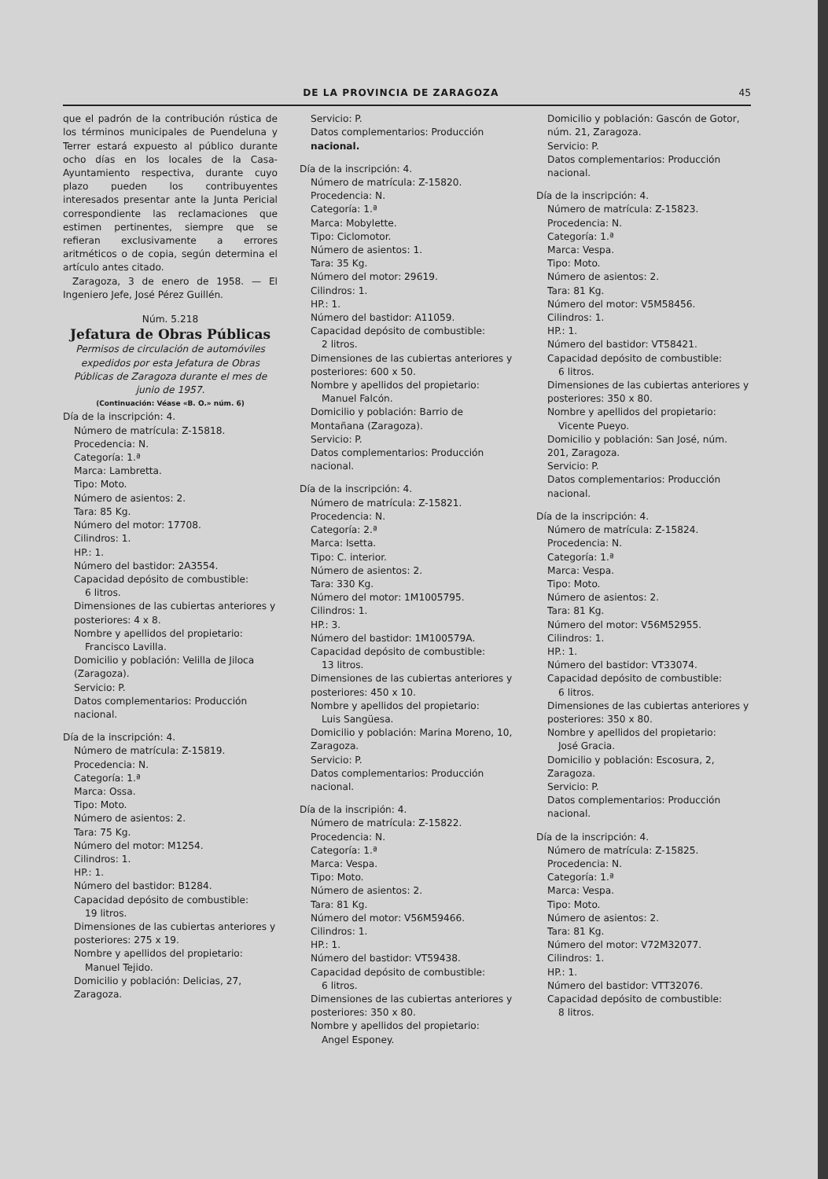DE LA PROVINCIA DE ZARAGOZA 45
que el padrón de la contribución rústica de los términos municipales de Puendeluna y Terrer estará expuesto al público durante ocho días en los locales de la Casa-Ayuntamiento respectiva, durante cuyo plazo pueden los contribuyentes interesados presentar ante la Junta Pericial correspondiente las reclamaciones que estimen pertinentes, siempre que se refieran exclusivamente a errores aritméticos o de copia, según determina el artículo antes citado.
Zaragoza, 3 de enero de 1958. — El Ingeniero Jefe, José Pérez Guillén.
Núm. 5.218
Jefatura de Obras Públicas
Permisos de circulación de automóviles expedidos por esta Jefatura de Obras Públicas de Zaragoza durante el mes de junio de 1957.
(Continuación: Véase «B. O.» núm. 6)
Día de la inscripción: 4.
Número de matrícula: Z-15818.
Procedencia: N.
Categoría: 1.ª
Marca: Lambretta.
Tipo: Moto.
Número de asientos: 2.
Tara: 85 Kg.
Número del motor: 17708.
Cilindros: 1.
HP.: 1.
Número del bastidor: 2A3554.
Capacidad depósito de combustible:
6 litros.
Dimensiones de las cubiertas anteriores y posteriores: 4 x 8.
Nombre y apellidos del propietario:
Francisco Lavilla.
Domicilio y población: Velilla de Jiloca (Zaragoza).
Servicio: P.
Datos complementarios: Producción nacional.
Día de la inscripción: 4.
Número de matrícula: Z-15819.
Procedencia: N.
Categoría: 1.ª
Marca: Ossa.
Tipo: Moto.
Número de asientos: 2.
Tara: 75 Kg.
Número del motor: M1254.
Cilindros: 1.
HP.: 1.
Número del bastidor: B1284.
Capacidad depósito de combustible:
19 litros.
Dimensiones de las cubiertas anteriores y posteriores: 275 x 19.
Nombre y apellidos del propietario:
Manuel Tejido.
Domicilio y población: Delicias, 27, Zaragoza.
Servicio: P.
Datos complementarios: Producción nacional.
Día de la inscripción: 4.
Número de matrícula: Z-15820.
Procedencia: N.
Categoría: 1.ª
Marca: Mobylette.
Tipo: Ciclomotor.
Número de asientos: 1.
Tara: 35 Kg.
Número del motor: 29619.
Cilindros: 1.
HP.: 1.
Número del bastidor: A11059.
Capacidad depósito de combustible:
2 litros.
Dimensiones de las cubiertas anteriores y posteriores: 600 x 50.
Nombre y apellidos del propietario:
Manuel Falcón.
Domicilio y población: Barrio de Montañana (Zaragoza).
Servicio: P.
Datos complementarios: Producción nacional.
Día de la inscripción: 4.
Número de matrícula: Z-15821.
Procedencia: N.
Categoría: 2.ª
Marca: Isetta.
Tipo: C. interior.
Número de asientos: 2.
Tara: 330 Kg.
Número del motor: 1M1005795.
Cilindros: 1.
HP.: 3.
Número del bastidor: 1M100579A.
Capacidad depósito de combustible:
13 litros.
Dimensiones de las cubiertas anteriores y posteriores: 450 x 10.
Nombre y apellidos del propietario:
Luis Sangüesa.
Domicilio y población: Marina Moreno, 10, Zaragoza.
Servicio: P.
Datos complementarios: Producción nacional.
Día de la inscripión: 4.
Número de matrícula: Z-15822.
Procedencia: N.
Categoría: 1.ª
Marca: Vespa.
Tipo: Moto.
Número de asientos: 2.
Tara: 81 Kg.
Número del motor: V56M59466.
Cilindros: 1.
HP.: 1.
Número del bastidor: VT59438.
Capacidad depósito de combustible:
6 litros.
Dimensiones de las cubiertas anteriores y posteriores: 350 x 80.
Nombre y apellidos del propietario:
Angel Esponey.
Domicilio y población: Gascón de Gotor, núm. 21, Zaragoza.
Servicio: P.
Datos complementarios: Producción nacional.
Día de la inscripción: 4.
Número de matrícula: Z-15823.
Procedencia: N.
Categoría: 1.ª
Marca: Vespa.
Tipo: Moto.
Número de asientos: 2.
Tara: 81 Kg.
Número del motor: V5M58456.
Cilindros: 1.
HP.: 1.
Número del bastidor: VT58421.
Capacidad depósito de combustible:
6 litros.
Dimensiones de las cubiertas anteriores y posteriores: 350 x 80.
Nombre y apellidos del propietario:
Vicente Pueyo.
Domicilio y población: San José, núm. 201, Zaragoza.
Servicio: P.
Datos complementarios: Producción nacional.
Día de la inscripción: 4.
Número de matrícula: Z-15824.
Procedencia: N.
Categoría: 1.ª
Marca: Vespa.
Tipo: Moto.
Número de asientos: 2.
Tara: 81 Kg.
Número del motor: V56M52955.
Cilindros: 1.
HP.: 1.
Número del bastidor: VT33074.
Capacidad depósito de combustible:
6 litros.
Dimensiones de las cubiertas anteriores y posteriores: 350 x 80.
Nombre y apellidos del propietario:
José Gracia.
Domicilio y población: Escosura, 2, Zaragoza.
Servicio: P.
Datos complementarios: Producción nacional.
Día de la inscripción: 4.
Número de matrícula: Z-15825.
Procedencia: N.
Categoría: 1.ª
Marca: Vespa.
Tipo: Moto.
Número de asientos: 2.
Tara: 81 Kg.
Número del motor: V72M32077.
Cilindros: 1.
HP.: 1.
Número del bastidor: VTT32076.
Capacidad depósito de combustible:
8 litros.